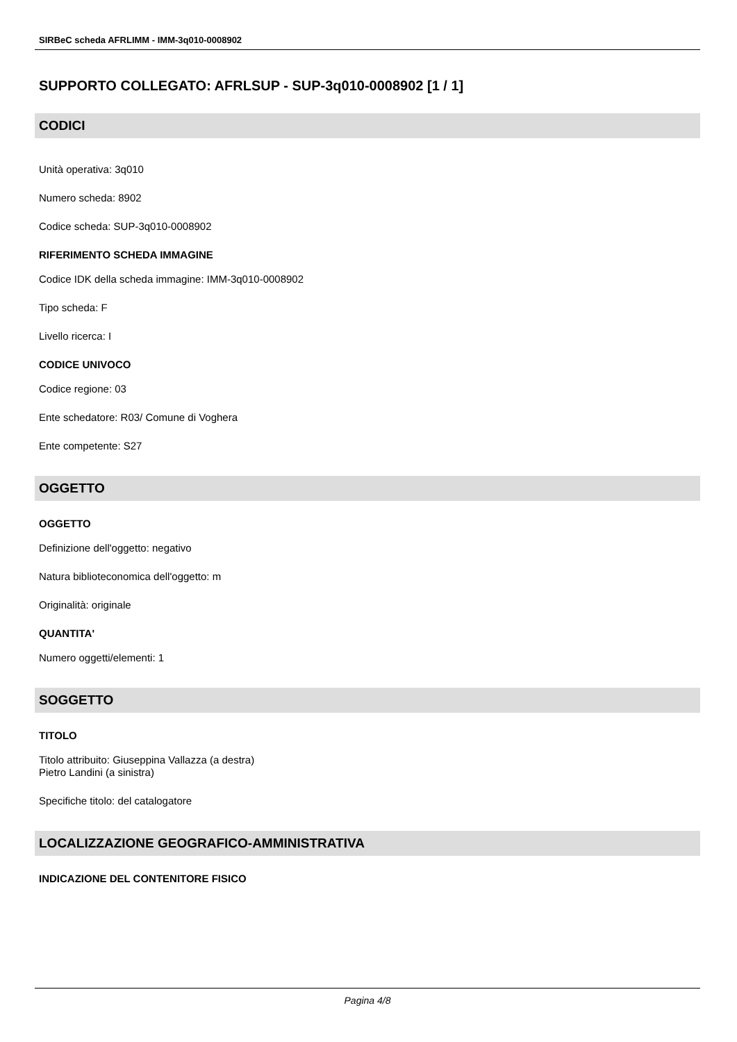SIRBeC scheda AFRLIMM - IMM-3q010-0008902
SUPPORTO COLLEGATO: AFRLSUP - SUP-3q010-0008902 [1 / 1]
CODICI
Unità operativa: 3q010
Numero scheda: 8902
Codice scheda: SUP-3q010-0008902
RIFERIMENTO SCHEDA IMMAGINE
Codice IDK della scheda immagine: IMM-3q010-0008902
Tipo scheda: F
Livello ricerca: I
CODICE UNIVOCO
Codice regione: 03
Ente schedatore: R03/ Comune di Voghera
Ente competente: S27
OGGETTO
OGGETTO
Definizione dell'oggetto: negativo
Natura biblioteconomica dell'oggetto: m
Originalità: originale
QUANTITA'
Numero oggetti/elementi: 1
SOGGETTO
TITOLO
Titolo attribuito: Giuseppina Vallazza (a destra)
Pietro Landini (a sinistra)
Specifiche titolo: del catalogatore
LOCALIZZAZIONE GEOGRAFICO-AMMINISTRATIVA
INDICAZIONE DEL CONTENITORE FISICO
Pagina 4/8